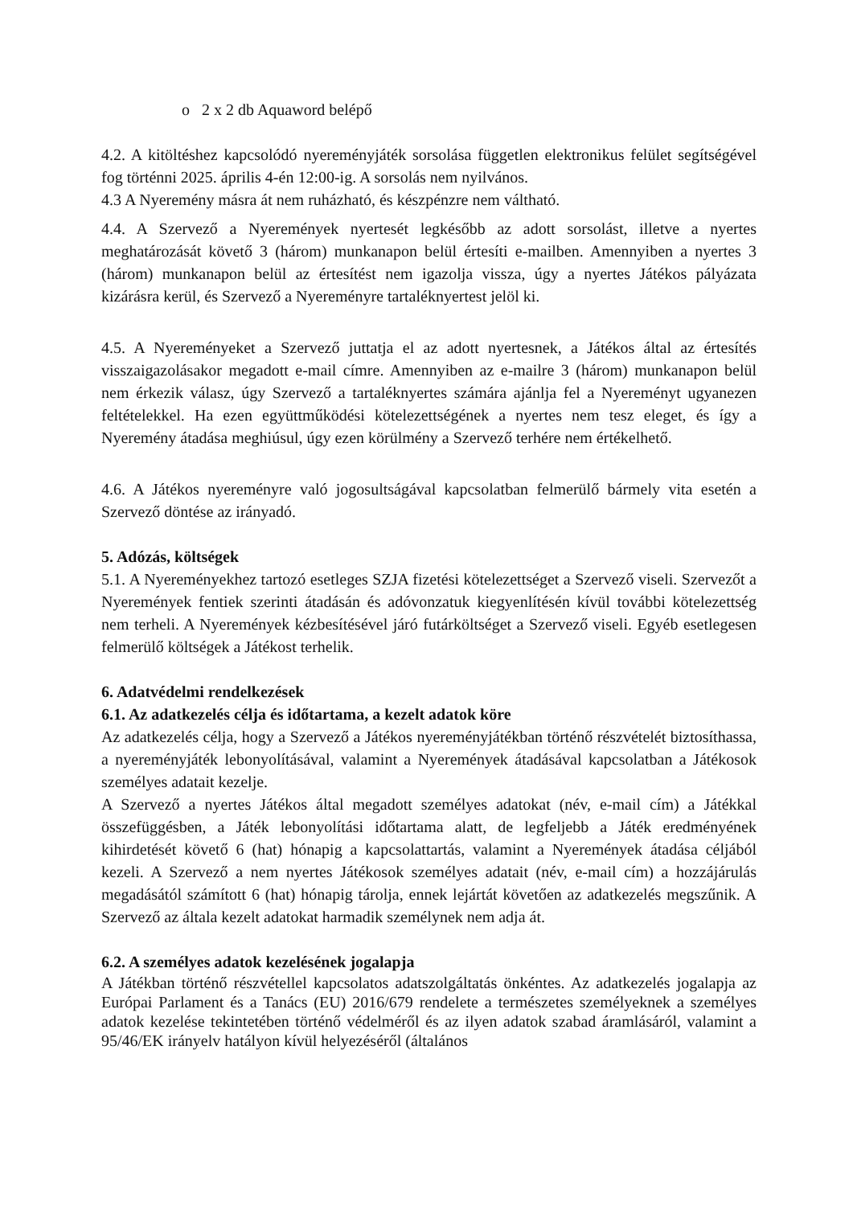o 2 x 2 db Aquaword belépő
4.2. A kitöltéshez kapcsolódó nyereményjáték sorsolása független elektronikus felület segítségével fog történni 2025. április 4-én 12:00-ig. A sorsolás nem nyilvános.
4.3 A Nyeremény másra át nem ruházható, és készpénzre nem váltható.
4.4. A Szervező a Nyeremények nyertesét legkésőbb az adott sorsolást, illetve a nyertes meghatározását követő 3 (három) munkanapon belül értesíti e-mailben. Amennyiben a nyertes 3 (három) munkanapon belül az értesítést nem igazolja vissza, úgy a nyertes Játékos pályázata kizárásra kerül, és Szervező a Nyereményre tartaléknyertest jelöl ki.
4.5. A Nyereményeket a Szervező juttatja el az adott nyertesnek, a Játékos által az értesítés visszaigazolásakor megadott e-mail címre. Amennyiben az e-mailre 3 (három) munkanapon belül nem érkezik válasz, úgy Szervező a tartaléknyertes számára ajánlja fel a Nyereményt ugyanezen feltételekkel. Ha ezen együttműködési kötelezettségének a nyertes nem tesz eleget, és így a Nyeremény átadása meghiúsul, úgy ezen körülmény a Szervező terhére nem értékelhető.
4.6. A Játékos nyereményre való jogosultságával kapcsolatban felmerülő bármely vita esetén a Szervező döntése az irányadó.
5. Adózás, költségek
5.1. A Nyereményekhez tartozó esetleges SZJA fizetési kötelezettséget a Szervező viseli. Szervezőt a Nyeremények fentiek szerinti átadásán és adóvonzatuk kiegyenlítésén kívül további kötelezettség nem terheli. A Nyeremények kézbesítésével járó futárköltséget a Szervező viseli. Egyéb esetlegesen felmerülő költségek a Játékost terhelik.
6. Adatvédelmi rendelkezések
6.1. Az adatkezelés célja és időtartama, a kezelt adatok köre
Az adatkezelés célja, hogy a Szervező a Játékos nyereményjátékban történő részvételét biztosíthassa, a nyereményjáték lebonyolításával, valamint a Nyeremények átadásával kapcsolatban a Játékosok személyes adatait kezelje.
A Szervező a nyertes Játékos által megadott személyes adatokat (név, e-mail cím) a Játékkal összefüggésben, a Játék lebonyolítási időtartama alatt, de legfeljebb a Játék eredményének kihirdetését követő 6 (hat) hónapig a kapcsolattartás, valamint a Nyeremények átadása céljából kezeli. A Szervező a nem nyertes Játékosok személyes adatait (név, e-mail cím) a hozzájárulás megadásától számított 6 (hat) hónapig tárolja, ennek lejártát követően az adatkezelés megszűnik. A Szervező az általa kezelt adatokat harmadik személynek nem adja át.
6.2. A személyes adatok kezelésének jogalapja
A Játékban történő részvétellel kapcsolatos adatszolgáltatás önkéntes. Az adatkezelés jogalapja az Európai Parlament és a Tanács (EU) 2016/679 rendelete a természetes személyeknek a személyes adatok kezelése tekintetében történő védelméről és az ilyen adatok szabad áramlásáról, valamint a 95/46/EK irányelv hatályon kívül helyezéséről (általános